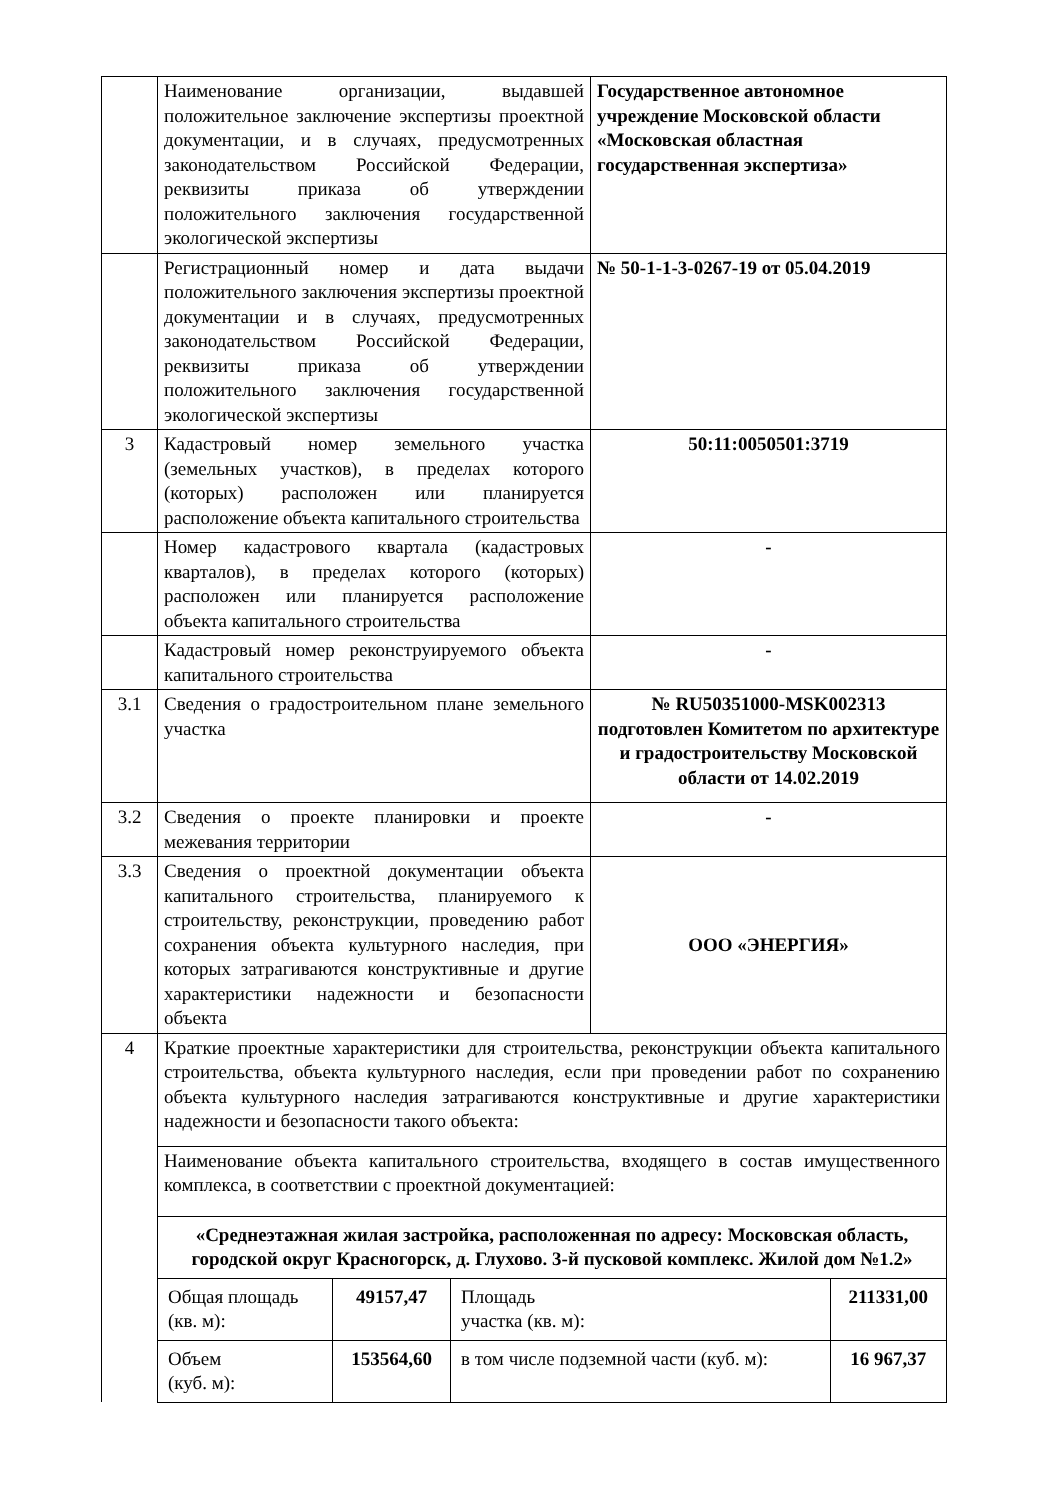| | Наименование организации, выдавшей положительное заключение экспертизы проектной документации, и в случаях, предусмотренных законодательством Российской Федерации, реквизиты приказа об утверждении положительного заключения государственной экологической экспертизы | Государственное автономное учреждение Московской области «Московская областная государственная экспертиза» |
| | Регистрационный номер и дата выдачи положительного заключения экспертизы проектной документации и в случаях, предусмотренных законодательством Российской Федерации, реквизиты приказа об утверждении положительного заключения государственной экологической экспертизы | № 50-1-1-3-0267-19 от 05.04.2019 |
| 3 | Кадастровый номер земельного участка (земельных участков), в пределах которого (которых) расположен или планируется расположение объекта капитального строительства | 50:11:0050501:3719 |
| | Номер кадастрового квартала (кадастровых кварталов), в пределах которого (которых) расположен или планируется расположение объекта капитального строительства | - |
| | Кадастровый номер реконструируемого объекта капитального строительства | - |
| 3.1 | Сведения о градостроительном плане земельного участка | № RU50351000-MSK002313 подготовлен Комитетом по архитектуре и градостроительству Московской области от 14.02.2019 |
| 3.2 | Сведения о проекте планировки и проекте межевания территории | - |
| 3.3 | Сведения о проектной документации объекта капитального строительства, планируемого к строительству, реконструкции, проведению работ сохранения объекта культурного наследия, при которых затрагиваются конструктивные и другие характеристики надежности и безопасности объекта | ООО «ЭНЕРГИЯ» |
| 4 | Краткие проектные характеристики для строительства, реконструкции объекта капитального строительства, объекта культурного наследия, если при проведении работ по сохранению объекта культурного наследия затрагиваются конструктивные и другие характеристики надежности и безопасности такого объекта: | |
| | Наименование объекта капитального строительства, входящего в состав имущественного комплекса, в соответствии с проектной документацией: | |
| | «Среднеэтажная жилая застройка, расположенная по адресу: Московская область, городской округ Красногорск, д. Глухово. 3-й пусковой комплекс. Жилой дом №1.2» / Общая площадь (кв. м): / 49157,47 / Площадь участка (кв. м): / 211331,00 / / Объем (куб. м): / 153564,60 / в том числе подземной части (куб. м): / 16 967,37 / | |